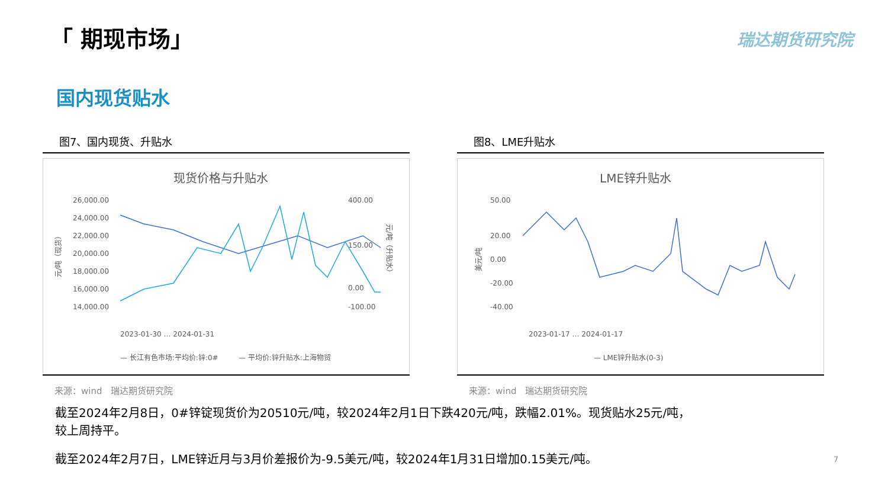「 期现市场」 瑞达期货研究院
国内现货贴水
图7、国内现货、升贴水
现货价格与升贴水
26,000.00
24,000.00
22,000.00
20,000.00
18,000.00
16,000.00
14,000.00
400.00
150.00
0.00
-100.00
元/吨（现货）
元/吨（升贴水）
2023-01-30 … 2024-01-31
— 长江有色市场:平均价:锌:0#
— 平均价:锌升贴水:上海物贸
来源：wind　瑞达期货研究院
图8、LME升贴水
LME锌升贴水
50.00
20.00
0.00
-20.00
-40.00
美元/吨
2023-01-17 … 2024-01-17
— LME锌升贴水(0-3)
来源：wind　瑞达期货研究院
截至2024年2月8日，0#锌锭现货价为20510元/吨，较2024年2月1日下跌420元/吨，跌幅2.01%。现货贴水25元/吨，
较上周持平。
截至2024年2月7日，LME锌近月与3月价差报价为-9.5美元/吨，较2024年1月31日增加0.15美元/吨。
7